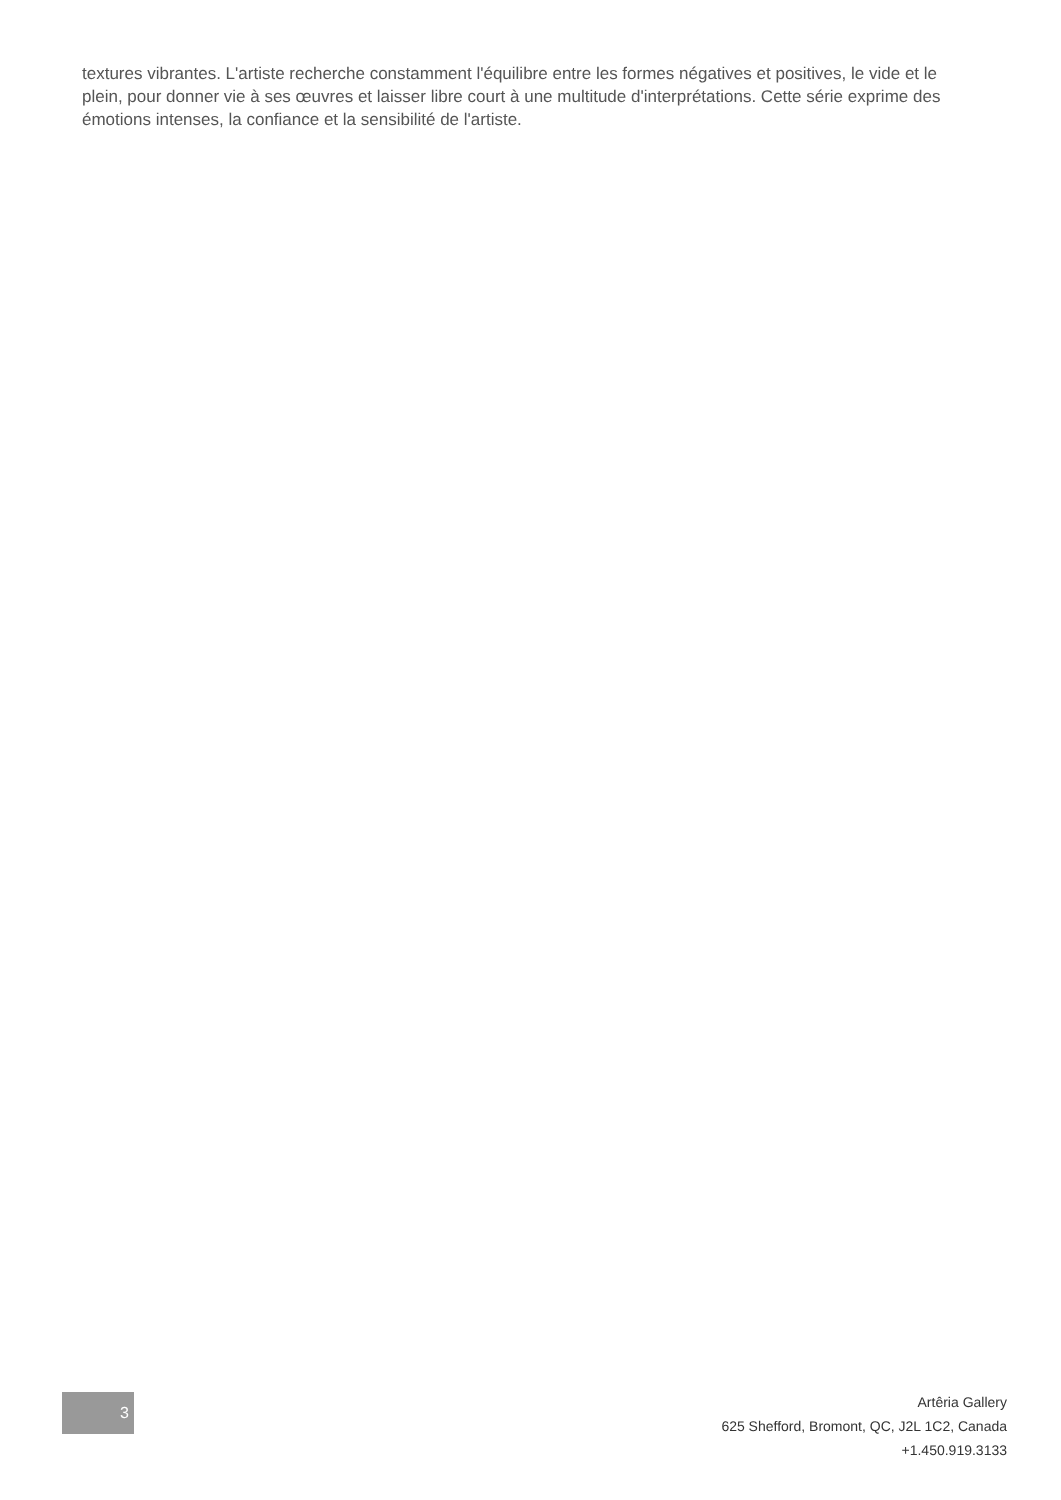textures vibrantes. L'artiste recherche constamment l'équilibre entre les formes négatives et positives, le vide et le plein, pour donner vie à ses œuvres et laisser libre court à une multitude d'interprétations. Cette série exprime des émotions intenses, la confiance et la sensibilité de l'artiste.
3
Artêria Gallery
625 Shefford, Bromont, QC, J2L 1C2, Canada
+1.450.919.3133